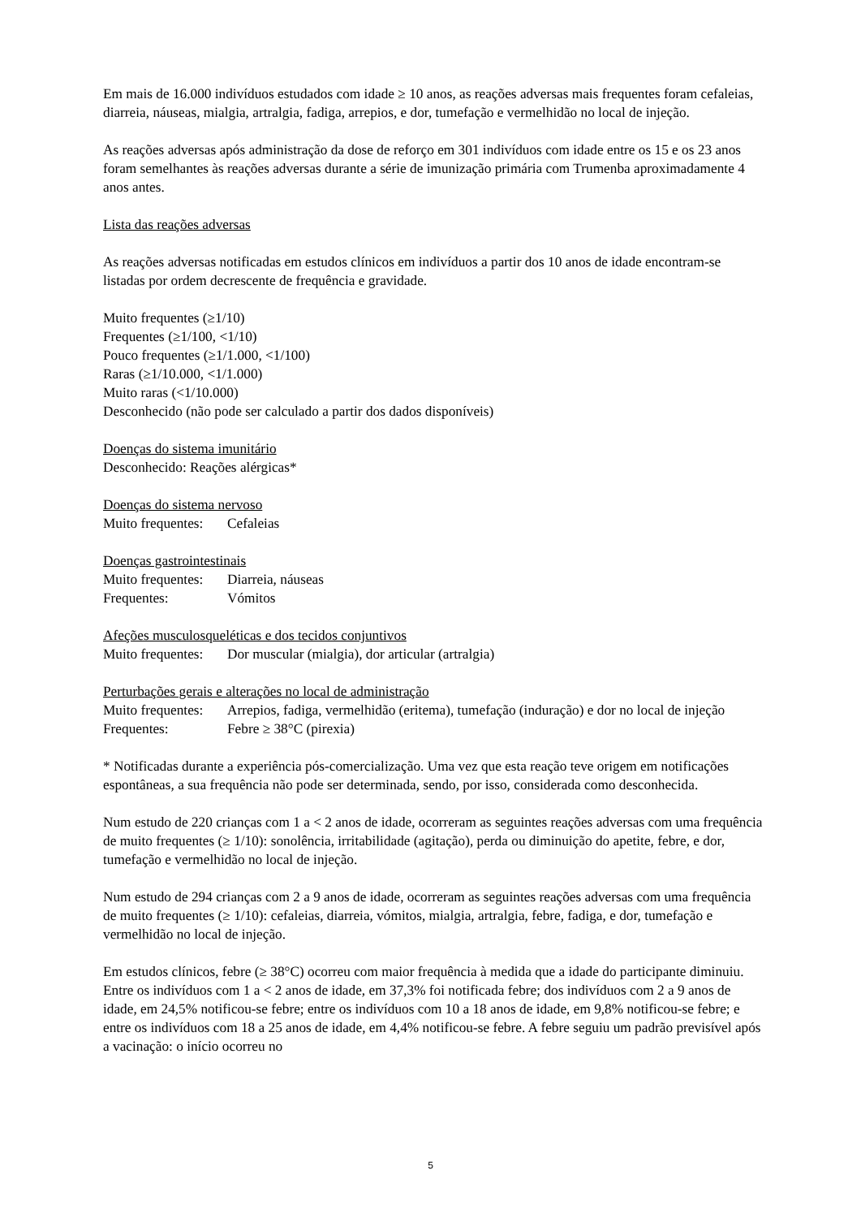Em mais de 16.000 indivíduos estudados com idade ≥ 10 anos, as reações adversas mais frequentes foram cefaleias, diarreia, náuseas, mialgia, artralgia, fadiga, arrepios, e dor, tumefação e vermelhidão no local de injeção.
As reações adversas após administração da dose de reforço em 301 indivíduos com idade entre os 15 e os 23 anos foram semelhantes às reações adversas durante a série de imunização primária com Trumenba aproximadamente 4 anos antes.
Lista das reações adversas
As reações adversas notificadas em estudos clínicos em indivíduos a partir dos 10 anos de idade encontram-se listadas por ordem decrescente de frequência e gravidade.
Muito frequentes (≥1/10)
Frequentes (≥1/100, <1/10)
Pouco frequentes (≥1/1.000, <1/100)
Raras (≥1/10.000, <1/1.000)
Muito raras (<1/10.000)
Desconhecido (não pode ser calculado a partir dos dados disponíveis)
Doenças do sistema imunitário
Desconhecido: Reações alérgicas*
Doenças do sistema nervoso
Muito frequentes: Cefaleias
Doenças gastrointestinais
Muito frequentes: Diarreia, náuseas
Frequentes: Vómitos
Afeções musculosqueléticas e dos tecidos conjuntivos
Muito frequentes: Dor muscular (mialgia), dor articular (artralgia)
Perturbações gerais e alterações no local de administração
Muito frequentes: Arrepios, fadiga, vermelhidão (eritema), tumefação (induração) e dor no local de injeção
Frequentes: Febre ≥ 38°C (pirexia)
* Notificadas durante a experiência pós-comercialização. Uma vez que esta reação teve origem em notificações espontâneas, a sua frequência não pode ser determinada, sendo, por isso, considerada como desconhecida.
Num estudo de 220 crianças com 1 a < 2 anos de idade, ocorreram as seguintes reações adversas com uma frequência de muito frequentes (≥ 1/10): sonolência, irritabilidade (agitação), perda ou diminuição do apetite, febre, e dor, tumefação e vermelhidão no local de injeção.
Num estudo de 294 crianças com 2 a 9 anos de idade, ocorreram as seguintes reações adversas com uma frequência de muito frequentes (≥ 1/10): cefaleias, diarreia, vómitos, mialgia, artralgia, febre, fadiga, e dor, tumefação e vermelhidão no local de injeção.
Em estudos clínicos, febre (≥ 38°C) ocorreu com maior frequência à medida que a idade do participante diminuiu. Entre os indivíduos com 1 a < 2 anos de idade, em 37,3% foi notificada febre; dos indivíduos com 2 a 9 anos de idade, em 24,5% notificou-se febre; entre os indivíduos com 10 a 18 anos de idade, em 9,8% notificou-se febre; e entre os indivíduos com 18 a 25 anos de idade, em 4,4% notificou-se febre. A febre seguiu um padrão previsível após a vacinação: o início ocorreu no
5